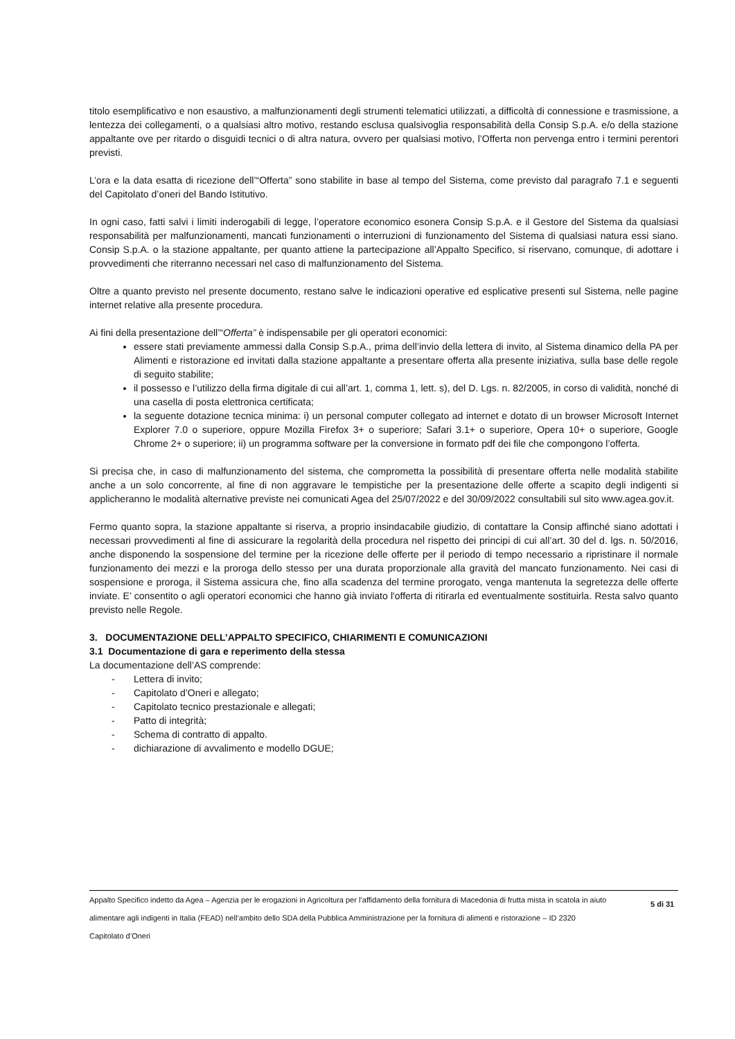titolo esemplificativo e non esaustivo, a malfunzionamenti degli strumenti telematici utilizzati, a difficoltà di connessione e trasmissione, a lentezza dei collegamenti, o a qualsiasi altro motivo, restando esclusa qualsivoglia responsabilità della Consip S.p.A. e/o della stazione appaltante ove per ritardo o disguidi tecnici o di altra natura, ovvero per qualsiasi motivo, l’Offerta non pervenga entro i termini perentori previsti.
L’ora e la data esatta di ricezione dell’“Offerta” sono stabilite in base al tempo del Sistema, come previsto dal paragrafo 7.1 e seguenti del Capitolato d’oneri del Bando Istitutivo.
In ogni caso, fatti salvi i limiti inderogabili di legge, l’operatore economico esonera Consip S.p.A. e il Gestore del Sistema da qualsiasi responsabilità per malfunzionamenti, mancati funzionamenti o interruzioni di funzionamento del Sistema di qualsiasi natura essi siano. Consip S.p.A. o la stazione appaltante, per quanto attiene la partecipazione all’Appalto Specifico, si riservano, comunque, di adottare i provvedimenti che riterranno necessari nel caso di malfunzionamento del Sistema.
Oltre a quanto previsto nel presente documento, restano salve le indicazioni operative ed esplicative presenti sul Sistema, nelle pagine internet relative alla presente procedura.
Ai fini della presentazione dell’“Offerta” è indispensabile per gli operatori economici:
essere stati previamente ammessi dalla Consip S.p.A., prima dell’invio della lettera di invito, al Sistema dinamico della PA per Alimenti e ristorazione ed invitati dalla stazione appaltante a presentare offerta alla presente iniziativa, sulla base delle regole di seguito stabilite;
il possesso e l’utilizzo della firma digitale di cui all’art. 1, comma 1, lett. s), del D. Lgs. n. 82/2005, in corso di validità, nonché di una casella di posta elettronica certificata;
la seguente dotazione tecnica minima: i) un personal computer collegato ad internet e dotato di un browser Microsoft Internet Explorer 7.0 o superiore, oppure Mozilla Firefox 3+ o superiore; Safari 3.1+ o superiore, Opera 10+ o superiore, Google Chrome 2+ o superiore; ii) un programma software per la conversione in formato pdf dei file che compongono l’offerta.
Si precisa che, in caso di malfunzionamento del sistema, che comprometta la possibilità di presentare offerta nelle modalità stabilite anche a un solo concorrente, al fine di non aggravare le tempistiche per la presentazione delle offerte a scapito degli indigenti si applicheranno le modalità alternative previste nei comunicati Agea del 25/07/2022 e del 30/09/2022 consultabili sul sito www.agea.gov.it.
Fermo quanto sopra, la stazione appaltante si riserva, a proprio insindacabile giudizio, di contattare la Consip affinché siano adottati i necessari provvedimenti al fine di assicurare la regolarità della procedura nel rispetto dei principi di cui all’art. 30 del d. lgs. n. 50/2016, anche disponendo la sospensione del termine per la ricezione delle offerte per il periodo di tempo necessario a ripristinare il normale funzionamento dei mezzi e la proroga dello stesso per una durata proporzionale alla gravità del mancato funzionamento. Nei casi di sospensione e proroga, il Sistema assicura che, fino alla scadenza del termine prorogato, venga mantenuta la segretezza delle offerte inviate. E’ consentito o agli operatori economici che hanno già inviato l'offerta di ritirarla ed eventualmente sostituirla. Resta salvo quanto previsto nelle Regole.
3. DOCUMENTAZIONE DELL’APPALTO SPECIFICO, CHIARIMENTI E COMUNICAZIONI
3.1 Documentazione di gara e reperimento della stessa
La documentazione dell’AS comprende:
- Lettera di invito;
- Capitolato d’Oneri e allegato;
- Capitolato tecnico prestazionale e allegati;
- Patto di integrità;
- Schema di contratto di appalto.
- dichiarazione di avvalimento e modello DGUE;
Appalto Specifico indetto da Agea – Agenzia per le erogazioni in Agricoltura per l’affidamento della fornitura di Macedonia di frutta mista in scatola in aiuto alimentare agli indigenti in Italia (FEAD) nell’ambito dello SDA della Pubblica Amministrazione per la fornitura di alimenti e ristorazione – ID 2320
Capitolato d’Oneri
5 di 31